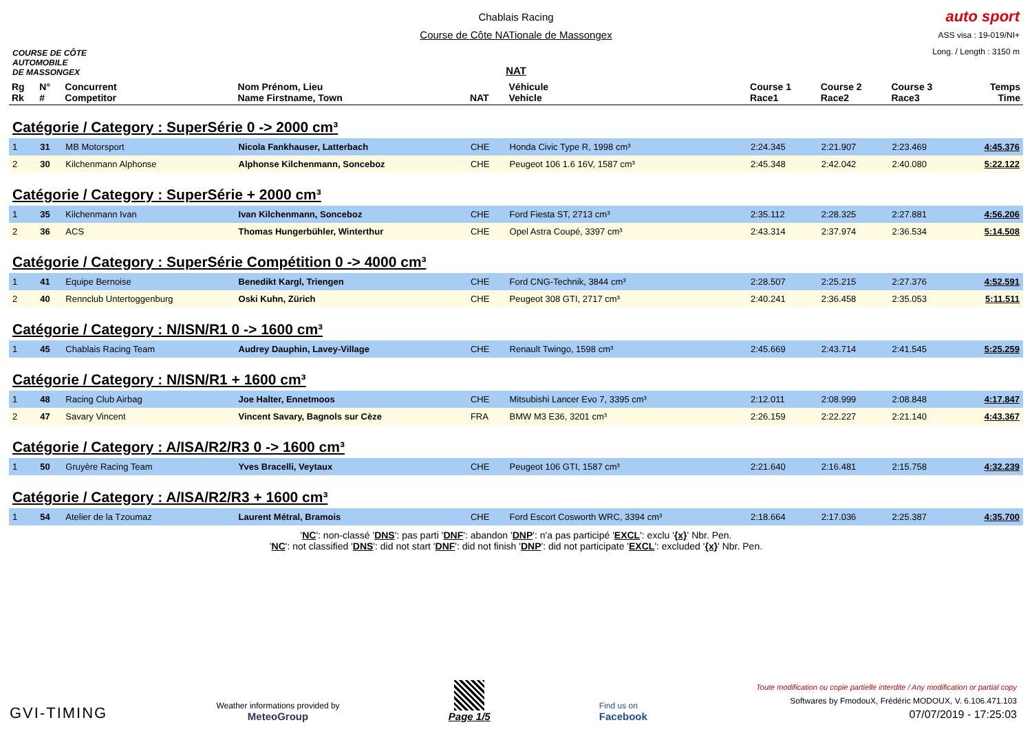COURSE DE CÔTE
AUTOMOBILE
DE MASSONGEX
Chablais Racing
Course de Côte NATionale de Massongex
NAT
auto sport
ASS visa : 19-019/NI+
Long. / Length : 3150 m
| Rg Rk | N° # | Concurrent Competitor | Nom Prénom, Lieu Name Firstname, Town | NAT | Véhicule Vehicle | Course 1 Race1 | Course 2 Race2 | Course 3 Race3 | Temps Time |
| --- | --- | --- | --- | --- | --- | --- | --- | --- | --- |
| Catégorie / Category : SuperSérie 0 -> 2000 cm³ | | | | | | | | | |
| 1 | 31 | MB Motorsport | Nicola Fankhauser, Latterbach | CHE | Honda Civic Type R, 1998 cm³ | 2:24.345 | 2:21.907 | 2:23.469 | 4:45.376 |
| 2 | 30 | Kilchenmann Alphonse | Alphonse Kilchenmann, Sonceboz | CHE | Peugeot 106 1.6 16V, 1587 cm³ | 2:45.348 | 2:42.042 | 2:40.080 | 5:22.122 |
| Catégorie / Category : SuperSérie + 2000 cm³ | | | | | | | | | |
| 1 | 35 | Kilchenmann Ivan | Ivan Kilchenmann, Sonceboz | CHE | Ford Fiesta ST, 2713 cm³ | 2:35.112 | 2:28.325 | 2:27.881 | 4:56.206 |
| 2 | 36 | ACS | Thomas Hungerbühler, Winterthur | CHE | Opel Astra Coupé, 3397 cm³ | 2:43.314 | 2:37.974 | 2:36.534 | 5:14.508 |
| Catégorie / Category : SuperSérie Compétition 0 -> 4000 cm³ | | | | | | | | | |
| 1 | 41 | Equipe Bernoise | Benedikt Kargl, Triengen | CHE | Ford CNG-Technik, 3844 cm³ | 2:28.507 | 2:25.215 | 2:27.376 | 4:52.591 |
| 2 | 40 | Rennclub Untertoggenburg | Oski Kuhn, Zürich | CHE | Peugeot 308 GTI, 2717 cm³ | 2:40.241 | 2:36.458 | 2:35.053 | 5:11.511 |
| Catégorie / Category : N/ISN/R1 0 -> 1600 cm³ | | | | | | | | | |
| 1 | 45 | Chablais Racing Team | Audrey Dauphin, Lavey-Village | CHE | Renault Twingo, 1598 cm³ | 2:45.669 | 2:43.714 | 2:41.545 | 5:25.259 |
| Catégorie / Category : N/ISN/R1 + 1600 cm³ | | | | | | | | | |
| 1 | 48 | Racing Club Airbag | Joe Halter, Ennetmoos | CHE | Mitsubishi Lancer Evo 7, 3395 cm³ | 2:12.011 | 2:08.999 | 2:08.848 | 4:17.847 |
| 2 | 47 | Savary Vincent | Vincent Savary, Bagnols sur Cèze | FRA | BMW M3 E36, 3201 cm³ | 2:26.159 | 2:22.227 | 2:21.140 | 4:43.367 |
| Catégorie / Category : A/ISA/R2/R3 0 -> 1600 cm³ | | | | | | | | | |
| 1 | 50 | Gruyère Racing Team | Yves Bracelli, Veytaux | CHE | Peugeot 106 GTI, 1587 cm³ | 2:21.640 | 2:16.481 | 2:15.758 | 4:32.239 |
| Catégorie / Category : A/ISA/R2/R3 + 1600 cm³ | | | | | | | | | |
| 1 | 54 | Atelier de la Tzoumaz | Laurent Métral, Bramois | CHE | Ford Escort Cosworth WRC, 3394 cm³ | 2:18.664 | 2:17.036 | 2:25.387 | 4:35.700 |
'NC': non-classé 'DNS': pas parti 'DNF': abandon 'DNP': n'a pas participé 'EXCL': exclu '{x}' Nbr. Pen.
'NC': not classified 'DNS': did not start 'DNF': did not finish 'DNP': did not participate 'EXCL': excluded '{x}' Nbr. Pen.
GVI-TIMING
Weather informations provided by
MeteoGroup
Page 1/5
Find us on
Facebook
Toute modification ou copie partielle interdite / Any modification or partial copy
Softwares by FmodouX, Frédéric MODOUX, V. 6.106.471.103
07/07/2019 - 17:25:03